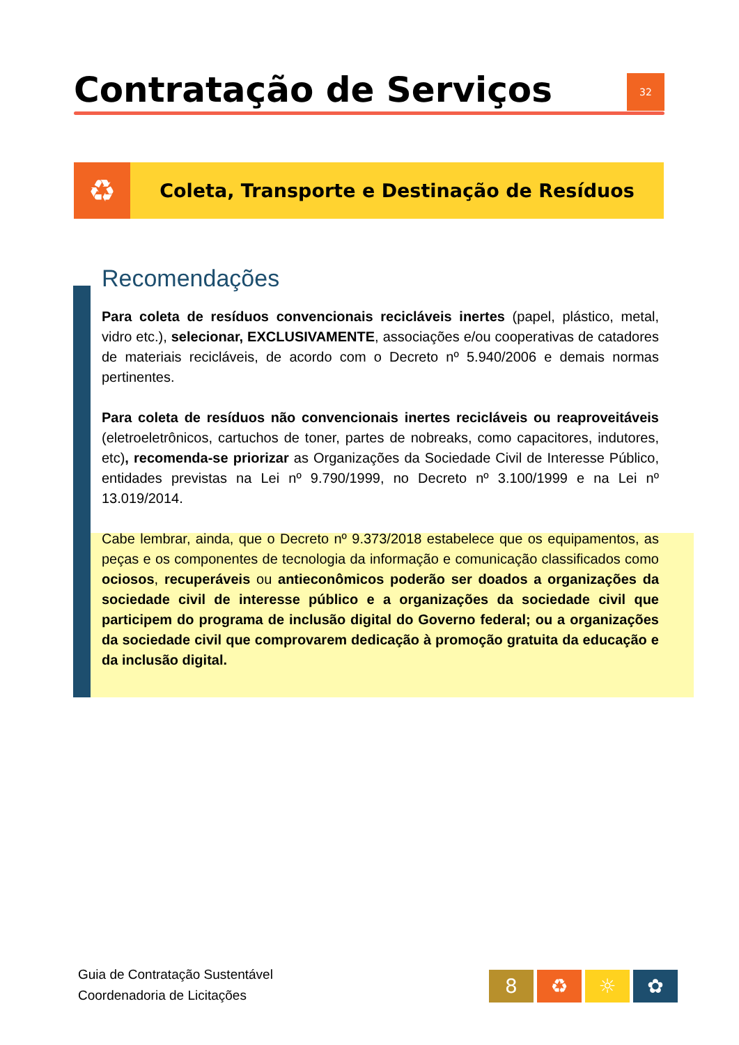Contratação de Serviços
32
♻
Coleta, Transporte e Destinação de Resíduos
Recomendações
Para coleta de resíduos convencionais recicláveis inertes (papel, plástico, metal, vidro etc.), selecionar, EXCLUSIVAMENTE, associações e/ou cooperativas de catadores de materiais recicláveis, de acordo com o Decreto nº 5.940/2006 e demais normas pertinentes.
Para coleta de resíduos não convencionais inertes recicláveis ou reaproveitáveis (eletroeletrônicos, cartuchos de toner, partes de nobreaks, como capacitores, indutores, etc), recomenda-se priorizar as Organizações da Sociedade Civil de Interesse Público, entidades previstas na Lei nº 9.790/1999, no Decreto nº 3.100/1999 e na Lei nº 13.019/2014.
Cabe lembrar, ainda, que o Decreto nº 9.373/2018 estabelece que os equipamentos, as peças e os componentes de tecnologia da informação e comunicação classificados como ociosos, recuperáveis ou antieconômicos poderão ser doados a organizações da sociedade civil de interesse público e a organizações da sociedade civil que participem do programa de inclusão digital do Governo federal; ou a organizações da sociedade civil que comprovarem dedicação à promoção gratuita da educação e da inclusão digital.
Guia de Contratação Sustentável
Coordenadoria de Licitações
8 ♻ ☼ ✿